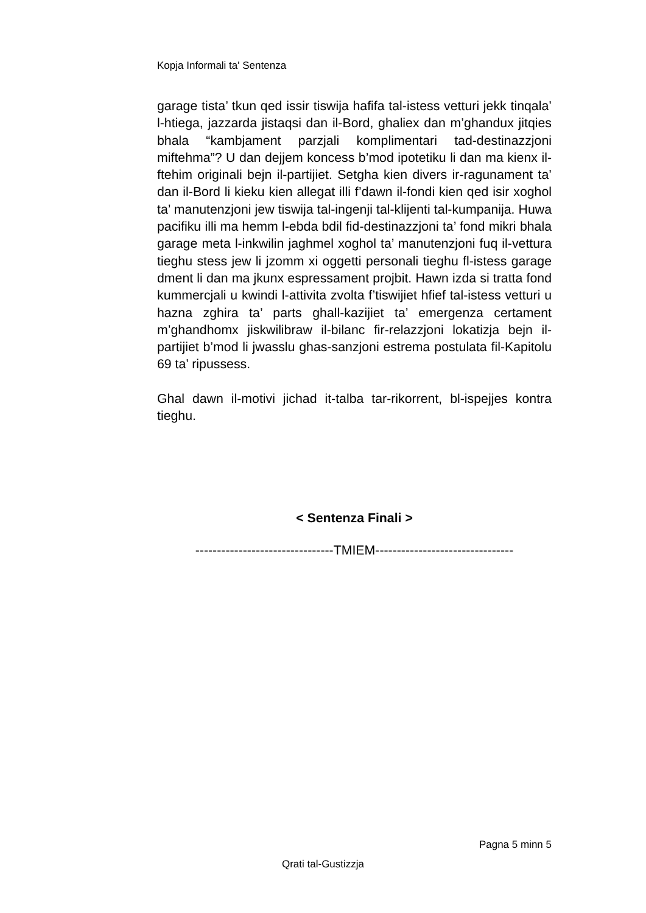Kopja Informali ta' Sentenza
garage tista’ tkun qed issir tiswija hafifa tal-istess vetturi jekk tinqala’ l-htiega, jazzarda jistaqsi dan il-Bord, ghaliex dan m’ghandux jitqies bhala “kambjament parzjali komplimentari tad-destinazzjoni miftehma”? U dan dejjem koncess b’mod ipotetiku li dan ma kienx il-ftehim originali bejn il-partijiet. Setgha kien divers ir-ragunament ta’ dan il-Bord li kieku kien allegat illi f’dawn il-fondi kien qed isir xoghol ta’ manutenzjoni jew tiswija tal-ingenji tal-klijenti tal-kumpanija. Huwa pacifiku illi ma hemm l-ebda bdil fid-destinazzjoni ta’ fond mikri bhala garage meta l-inkwilin jaghmel xoghol ta’ manutenzjoni fuq il-vettura tieghu stess jew li jzomm xi oggetti personali tieghu fl-istess garage dment li dan ma jkunx espressament projbit. Hawn izda si tratta fond kummercjali u kwindi l-attivita zvolta f’tiswijiet hfief tal-istess vetturi u hazna zghira ta’ parts ghall-kazijiet ta’ emergenza certament m’ghandhomx jiskwilibraw il-bilanc fir-relazzjoni lokatizja bejn il-partijiet b’mod li jwasslu ghas-sanzjoni estrema postulata fil-Kapitolu 69 ta’ ripussess.
Ghal dawn il-motivi jichad it-talba tar-rikorrent, bl-ispejjes kontra tieghu.
< Sentenza Finali >
--------------------------------TMIEM--------------------------------
Pagna 5 minn 5
Qrati tal-Gustizzja